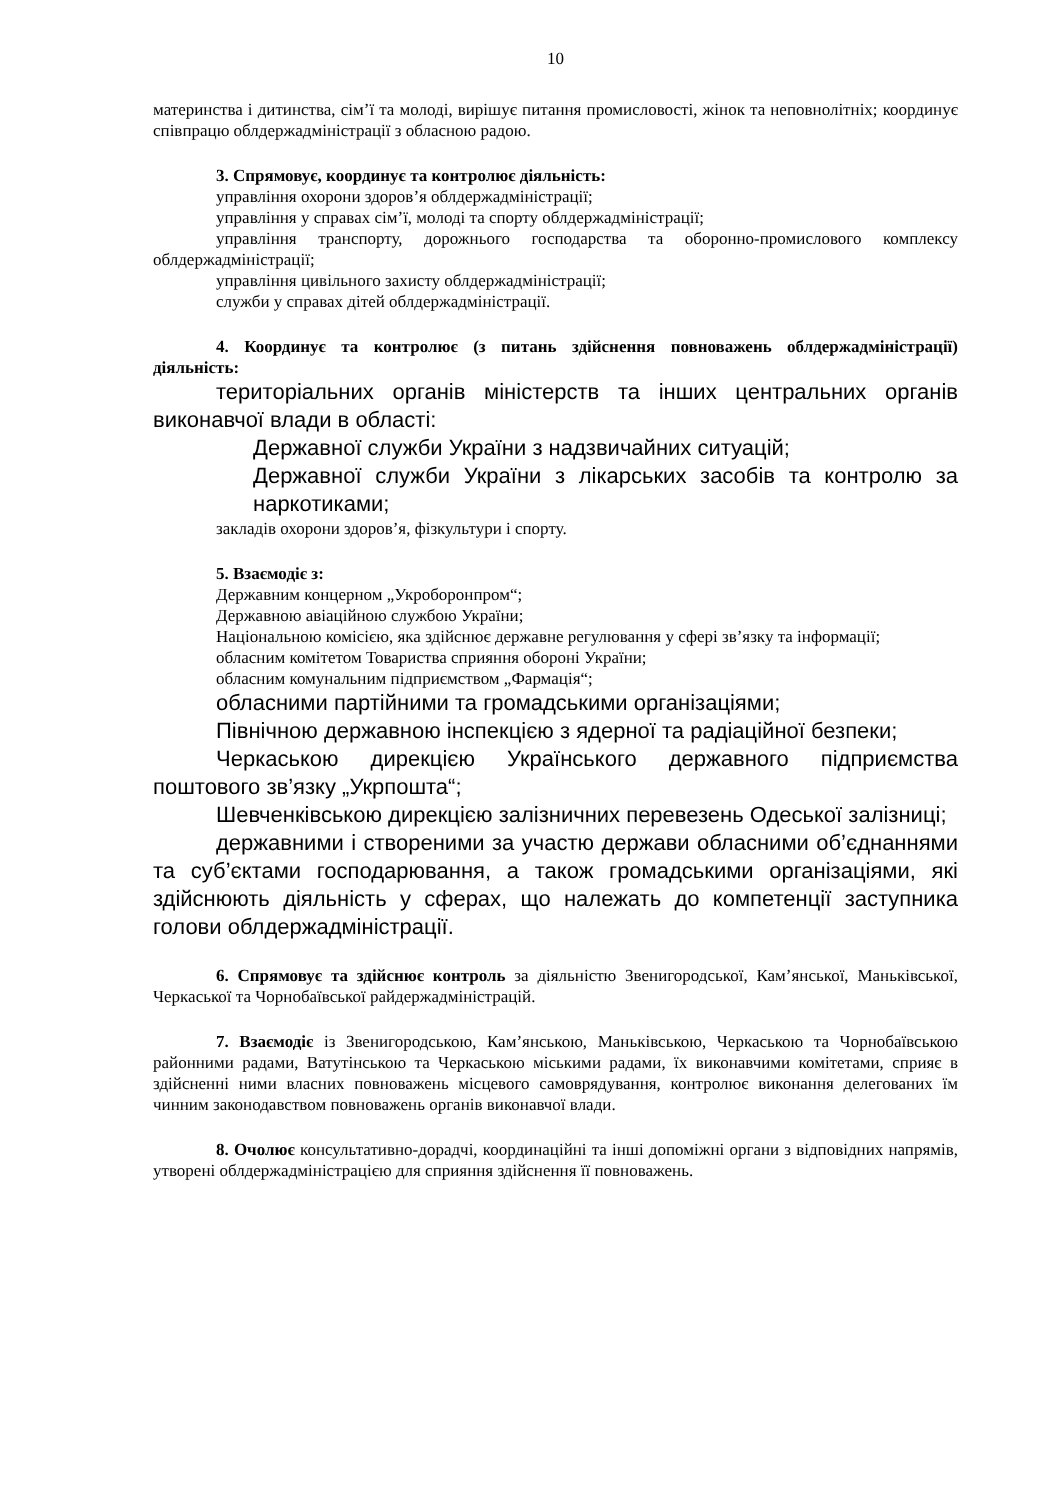10
материнства і дитинства, сім’ї та молоді, вирішує питання промисловості, жінок та неповнолітніх; координує співпрацю облдержадміністрації з обласною радою.
3. Спрямовує, координує та контролює діяльність:
управління охорони здоров’я облдержадміністрації;
управління у справах сім’ї, молоді та спорту облдержадміністрації;
управління транспорту, дорожнього господарства та оборонно-промислового комплексу облдержадміністрації;
управління цивільного захисту облдержадміністрації;
служби у справах дітей облдержадміністрації.
4. Координує та контролює (з питань здійснення повноважень облдержадміністрації) діяльність:
територіальних органів міністерств та інших центральних органів виконавчої влади в області:
Державної служби України з надзвичайних ситуацій;
Державної служби України з лікарських засобів та контролю за наркотиками;
закладів охорони здоров’я, фізкультури і спорту.
5. Взаємодіє з:
Державним концерном „Укроборонпром“;
Державною авіаційною службою України;
Національною комісією, яка здійснює державне регулювання у сфері зв’язку та інформації;
обласним комітетом Товариства сприяння обороні України;
обласним комунальним підприємством „Фармація“;
обласними партійними та громадськими організаціями;
Північною державною інспекцією з ядерної та радіаційної безпеки;
Черкаською дирекцією Українського державного підприємства поштового зв’язку „Укрпошта“;
Шевченківською дирекцією залізничних перевезень Одеської залізниці;
державними і створеними за участю держави обласними об’єднаннями та суб’єктами господарювання, а також громадськими організаціями, які здійснюють діяльність у сферах, що належать до компетенції заступника голови облдержадміністрації.
6. Спрямовує та здійснює контроль за діяльністю Звенигородської, Кам’янської, Маньківської, Черкаської та Чорнобаївської райдержадміністрацій.
7. Взаємодіє із Звенигородською, Кам’янською, Маньківською, Черкаською та Чорнобаївською районними радами, Ватутінською та Черкаською міськими радами, їх виконавчими комітетами, сприяє в здійсненні ними власних повноважень місцевого самоврядування, контролює виконання делегованих їм чинним законодавством повноважень органів виконавчої влади.
8. Очолює консультативно-дорадчі, координаційні та інші допоміжні органи з відповідних напрямів, утворені облдержадміністрацією для сприяння здійснення її повноважень.